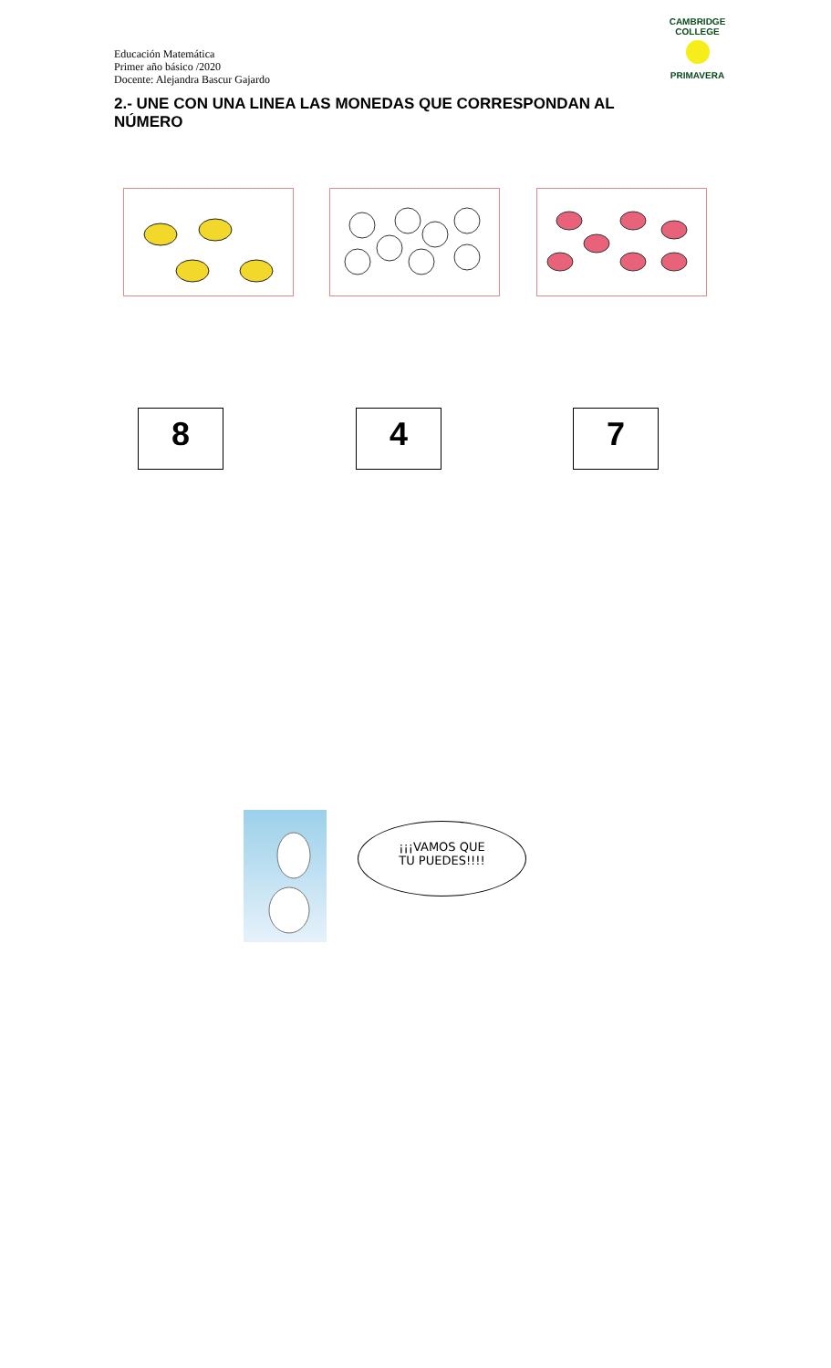Educación Matemática
Primer año básico /2020
Docente: Alejandra Bascur Gajardo
CAMBRIDGE COLLEGE
PRIMAVERA
2.- UNE CON UNA LINEA LAS MONEDAS QUE CORRESPONDAN AL NÚMERO
8 4 7
¡¡¡VAMOS QUE
TU PUEDES!!!!